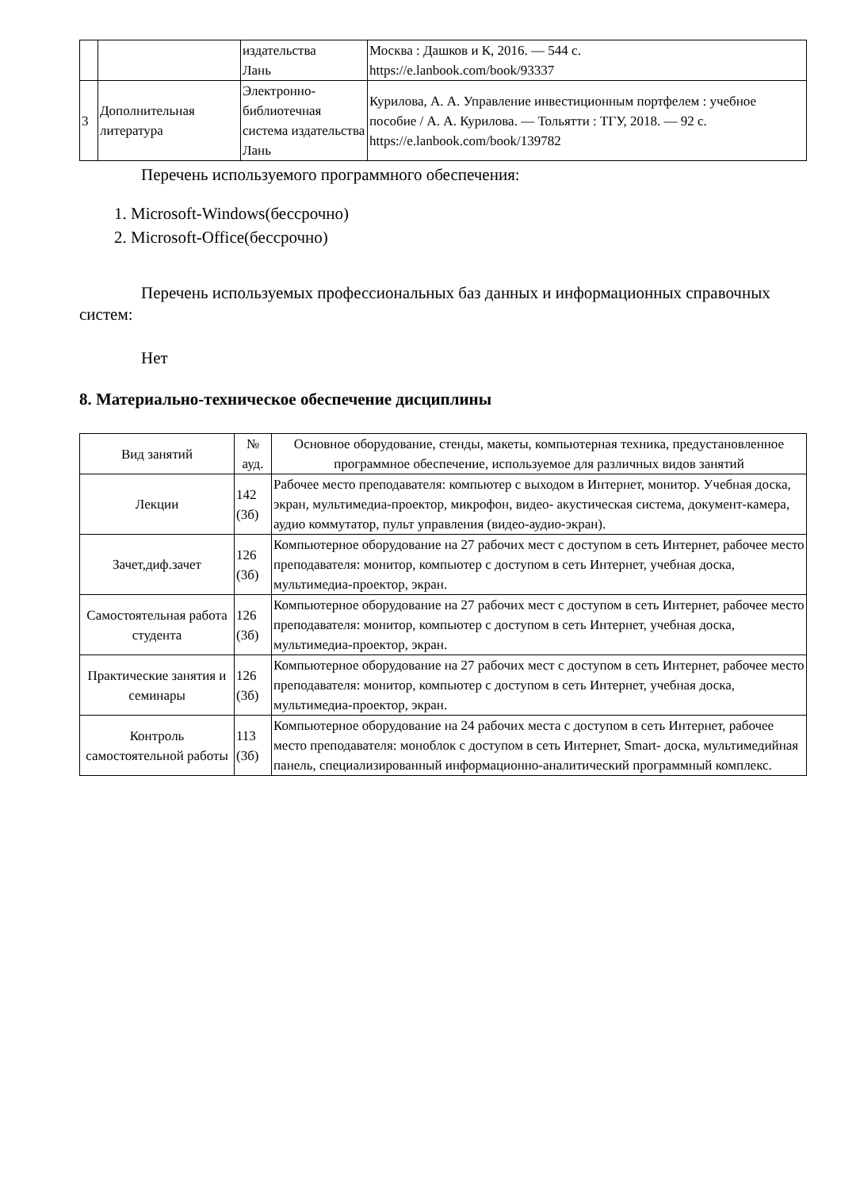| | | издательства Лань | Москва : Дашков и К, 2016. — 544 с. https://e.lanbook.com/book/93337 |
| 3 | Дополнительная литература | Электронно-библиотечная система издательства Лань | Курилова, А. А. Управление инвестиционным портфелем : учебное пособие / А. А. Курилова. — Тольятти : ТГУ, 2018. — 92 с. https://e.lanbook.com/book/139782 |
Перечень используемого программного обеспечения:
1. Microsoft-Windows(бессрочно)
2. Microsoft-Office(бессрочно)
Перечень используемых профессиональных баз данных и информационных справочных систем:
Нет
8. Материально-техническое обеспечение дисциплины
| Вид занятий | № ауд. | Основное оборудование, стенды, макеты, компьютерная техника, предустановленное программное обеспечение, используемое для различных видов занятий |
| Лекции | 142 (3б) | Рабочее место преподавателя: компьютер с выходом в Интернет, монитор. Учебная доска, экран, мультимедиа-проектор, микрофон, видео- акустическая система, документ-камера, аудио коммутатор, пульт управления (видео-аудио-экран). |
| Зачет,диф.зачет | 126 (3б) | Компьютерное оборудование на 27 рабочих мест с доступом в сеть Интернет, рабочее место преподавателя: монитор, компьютер с доступом в сеть Интернет, учебная доска, мультимедиа-проектор, экран. |
| Самостоятельная работа студента | 126 (3б) | Компьютерное оборудование на 27 рабочих мест с доступом в сеть Интернет, рабочее место преподавателя: монитор, компьютер с доступом в сеть Интернет, учебная доска, мультимедиа-проектор, экран. |
| Практические занятия и семинары | 126 (3б) | Компьютерное оборудование на 27 рабочих мест с доступом в сеть Интернет, рабочее место преподавателя: монитор, компьютер с доступом в сеть Интернет, учебная доска, мультимедиа-проектор, экран. |
| Контроль самостоятельной работы | 113 (3б) | Компьютерное оборудование на 24 рабочих места с доступом в сеть Интернет, рабочее место преподавателя: моноблок с доступом в сеть Интернет, Smart- доска, мультимедийная панель, специализированный информационно-аналитический программный комплекс. |